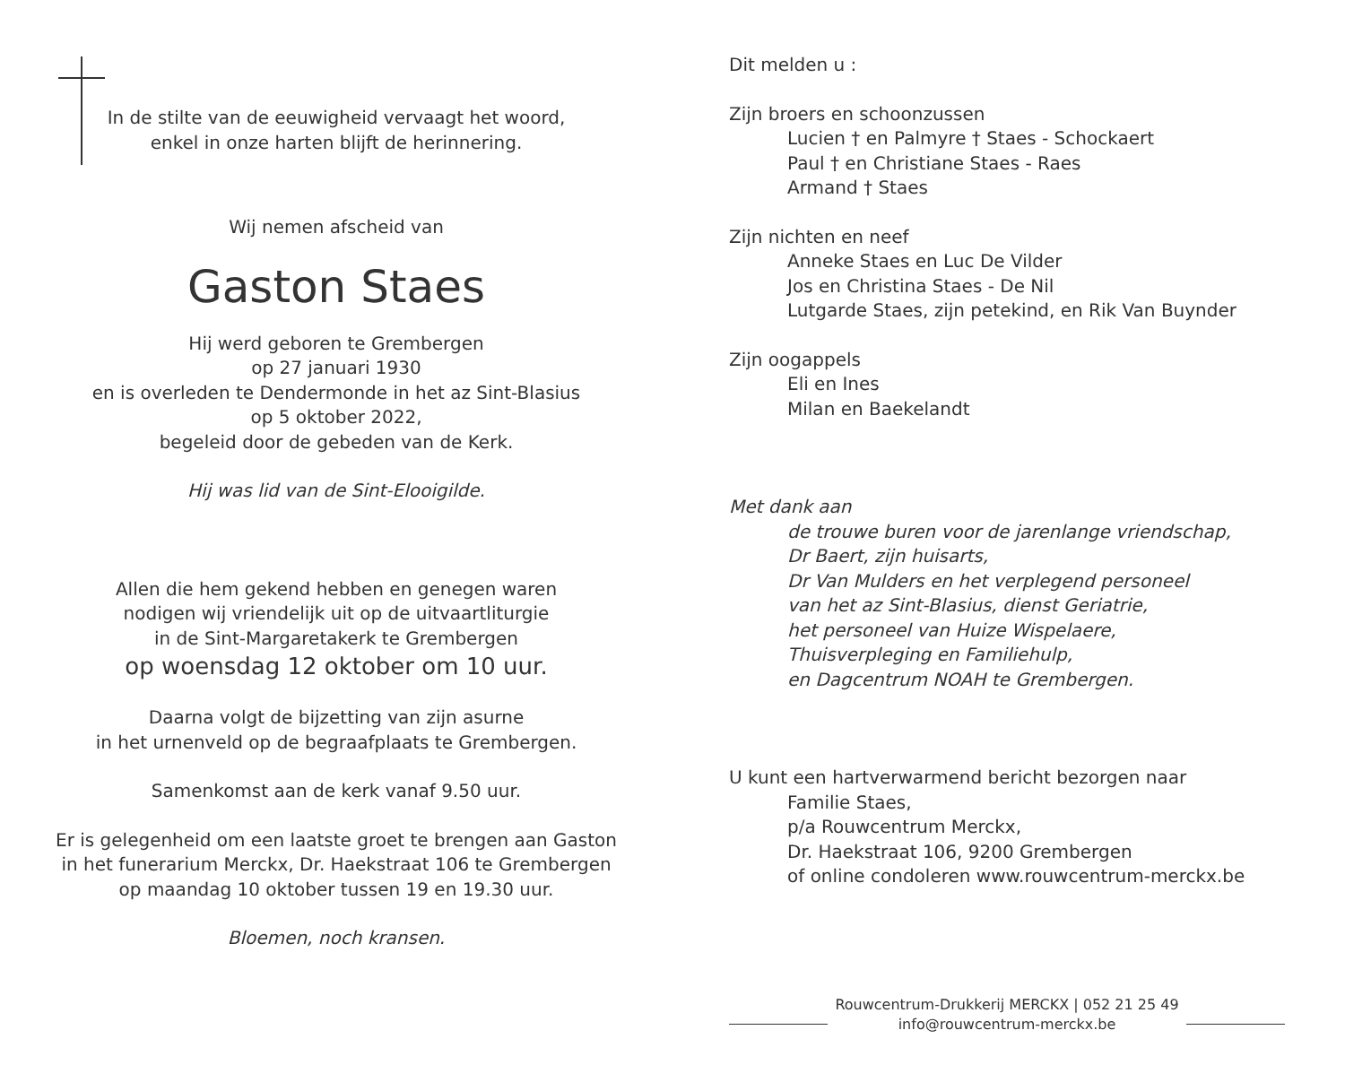In de stilte van de eeuwigheid vervaagt het woord,
enkel in onze harten blijft de herinnering.
Wij nemen afscheid van
Gaston Staes
Hij werd geboren te Grembergen
op 27 januari 1930
en is overleden te Dendermonde in het az Sint-Blasius
op 5 oktober 2022,
begeleid door de gebeden van de Kerk.
Hij was lid van de Sint-Elooigilde.
Allen die hem gekend hebben en genegen waren
nodigen wij vriendelijk uit op de uitvaartliturgie
in de Sint-Margaretakerk te Grembergen
op woensdag 12 oktober om 10 uur.
Daarna volgt de bijzetting van zijn asurne
in het urnenveld op de begraafplaats te Grembergen.
Samenkomst aan de kerk vanaf 9.50 uur.
Er is gelegenheid om een laatste groet te brengen aan Gaston
in het funerarium Merckx, Dr. Haekstraat 106 te Grembergen
op maandag 10 oktober tussen 19 en 19.30 uur.
Bloemen, noch kransen.
Dit melden u :
Zijn broers en schoonzussen
Lucien † en Palmyre † Staes - Schockaert
Paul † en Christiane Staes - Raes
Armand † Staes
Zijn nichten en neef
Anneke Staes en Luc De Vilder
Jos en Christina Staes - De Nil
Lutgarde Staes, zijn petekind, en Rik Van Buynder
Zijn oogappels
Eli en Ines
Milan en Baekelandt
Met dank aan
de trouwe buren voor de jarenlange vriendschap,
Dr Baert, zijn huisarts,
Dr Van Mulders en het verplegend personeel
van het az Sint-Blasius, dienst Geriatrie,
het personeel van Huize Wispelaere,
Thuisverpleging en Familiehulp,
en Dagcentrum NOAH te Grembergen.
U kunt een hartverwarmend bericht bezorgen naar
Familie Staes,
p/a Rouwcentrum Merckx,
Dr. Haekstraat 106, 9200 Grembergen
of online condoleren www.rouwcentrum-merckx.be
Rouwcentrum-Drukkerij MERCKX | 052 21 25 49
info@rouwcentrum-merckx.be